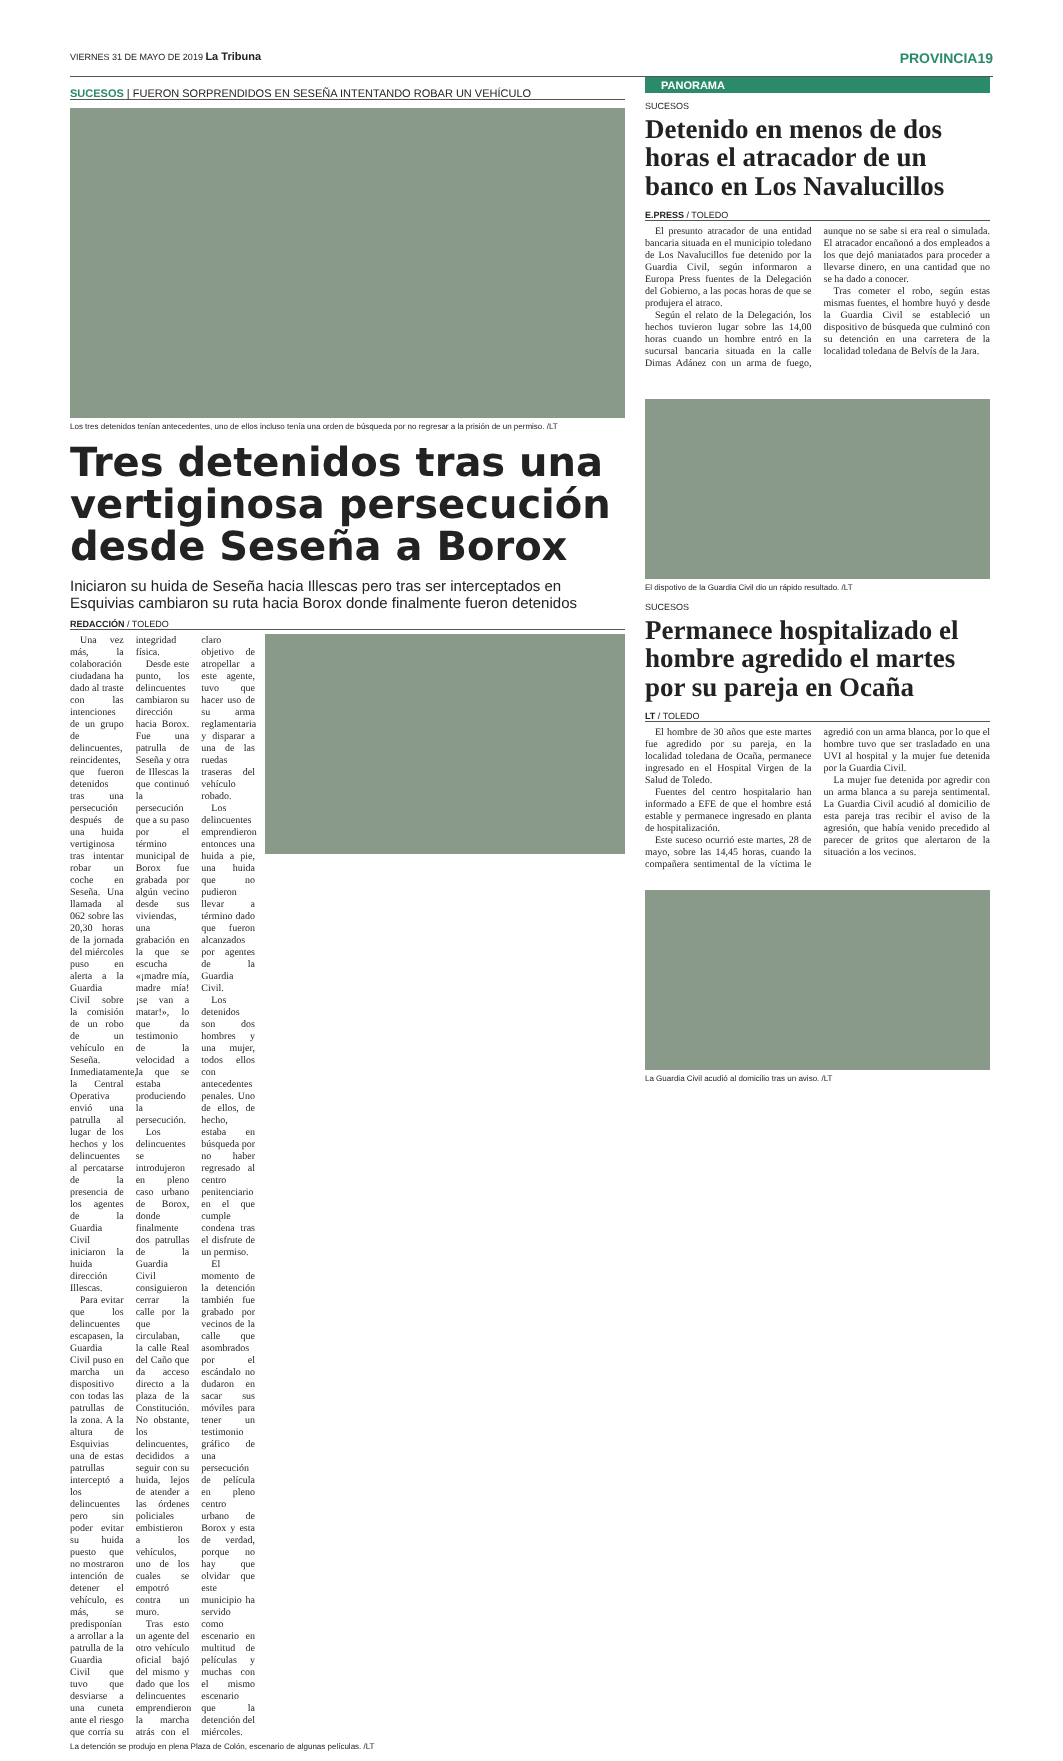VIERNES 31 DE MAYO DE 2019 La Tribuna PROVINCIA19
SUCESOS | FUERON SORPRENDIDOS EN SESEÑA INTENTANDO ROBAR UN VEHÍCULO
Los tres detenidos tenían antecedentes, uno de ellos incluso tenía una orden de búsqueda por no regresar a la prisión de un permiso. /LT
Tres detenidos tras una vertiginosa persecución desde Seseña a Borox
Iniciaron su huida de Seseña hacia Illescas pero tras ser interceptados en Esquivias cambiaron su ruta hacia Borox donde finalmente fueron detenidos
REDACCIÓN / TOLEDO
Una vez más, la colaboración ciudadana ha dado al traste con las intenciones de un grupo de delincuentes, reincidentes, que fueron detenidos tras una persecución después de una huida vertiginosa tras intentar robar un coche en Seseña. Una llamada al 062 sobre las 20,30 horas de la jornada del miércoles puso en alerta a la Guardia Civil sobre la comisión de un robo de un vehículo en Seseña. Inmediatamente, la Central Operativa envió una patrulla al lugar de los hechos y los delincuentes al percatarse de la presencia de los agentes de la Guardia Civil iniciaron la huida dirección Illescas.
Para evitar que los delincuentes escapasen, la Guardia Civil puso en marcha un dispositivo con todas las patrullas de la zona. A la altura de Esquivias una de estas patrullas interceptó a los delincuentes pero sin poder evitar su huida puesto que no mostraron intención de detener el vehículo, es más, se predisponían a arrollar a la patrulla de la Guardia Civil que tuvo que desviarse a una cuneta ante el riesgo que corría su integridad física.
Desde este punto, los delincuentes cambiaron su dirección hacia Borox. Fue una patrulla de Seseña y otra de Illescas la que continuó la persecución que a su paso por el término municipal de Borox fue grabada por algún vecino desde sus viviendas, una grabación en la que se escucha «¡madre mía, madre mía! ¡se van a matar!», lo que da testimonio de la velocidad a la que se estaba produciendo la persecución.
Los delincuentes se introdujeron en pleno caso urbano de Borox, donde finalmente dos patrullas de la Guardia Civil consiguieron cerrar la calle por la que circulaban, la calle Real del Caño que da acceso directo a la plaza de la Constitución. No obstante, los delincuentes, decididos a seguir con su huida, lejos de atender a las órdenes policiales embistieron a los vehículos, uno de los cuales se empotró contra un muro.
Tras esto un agente del otro vehículo oficial bajó del mismo y dado que los delincuentes emprendieron la marcha atrás con el claro objetivo de atropellar a este agente, tuvo que hacer uso de su arma reglamentaria y disparar a una de las ruedas traseras del vehículo robado.
Los delincuentes emprendieron entonces una huida a pie, una huida que no pudieron llevar a término dado que fueron alcanzados por agentes de la Guardia Civil.
Los detenidos son dos hombres y una mujer, todos ellos con antecedentes penales. Uno de ellos, de hecho, estaba en búsqueda por no haber regresado al centro penitenciario en el que cumple condena tras el disfrute de un permiso.
El momento de la detención también fue grabado por vecinos de la calle que asombrados por el escándalo no dudaron en sacar sus móviles para tener un testimonio gráfico de una persecución de película en pleno centro urbano de Borox y esta de verdad, porque no hay que olvidar que este municipio ha servido como escenario en multitud de películas y muchas con el mismo escenario que la detención del miércoles.
La detención se produjo en plena Plaza de Colón, escenario de algunas películas. /LT
PANORAMA
SUCESOS
Detenido en menos de dos horas el atracador de un banco en Los Navalucillos
E.PRESS / TOLEDO
El presunto atracador de una entidad bancaria situada en el municipio toledano de Los Navalucillos fue detenido por la Guardia Civil, según informaron a Europa Press fuentes de la Delegación del Gobierno, a las pocas horas de que se produjera el atraco.
Según el relato de la Delegación, los hechos tuvieron lugar sobre las 14,00 horas cuando un hombre entró en la sucursal bancaria situada en la calle Dimas Adánez con un arma de fuego, aunque no se sabe si era real o simulada. El atracador encañonó a dos empleados a los que dejó maniatados para proceder a llevarse dinero, en una cantidad que no se ha dado a conocer.
Tras cometer el robo, según estas mismas fuentes, el hombre huyó y desde la Guardia Civil se estableció un dispositivo de búsqueda que culminó con su detención en una carretera de la localidad toledana de Belvís de la Jara.
El dispotivo de la Guardia Civil dio un rápido resultado. /LT
SUCESOS
Permanece hospitalizado el hombre agredido el martes por su pareja en Ocaña
LT / TOLEDO
El hombre de 30 años que este martes fue agredido por su pareja, en la localidad toledana de Ocaña, permanece ingresado en el Hospital Virgen de la Salud de Toledo.
Fuentes del centro hospitalario han informado a EFE de que el hombre está estable y permanece ingresado en planta de hospitalización.
Este suceso ocurrió este martes, 28 de mayo, sobre las 14,45 horas, cuando la compañera sentimental de la víctima le agredió con un arma blanca, por lo que el hombre tuvo que ser trasladado en una UVI al hospital y la mujer fue detenida por la Guardia Civil.
La mujer fue detenida por agredir con un arma blanca a su pareja sentimental. La Guardia Civil acudió al domicilio de esta pareja tras recibir el aviso de la agresión, que había venido precedido al parecer de gritos que alertaron de la situación a los vecinos.
La Guardia Civil acudió al domicilio tras un aviso. /LT